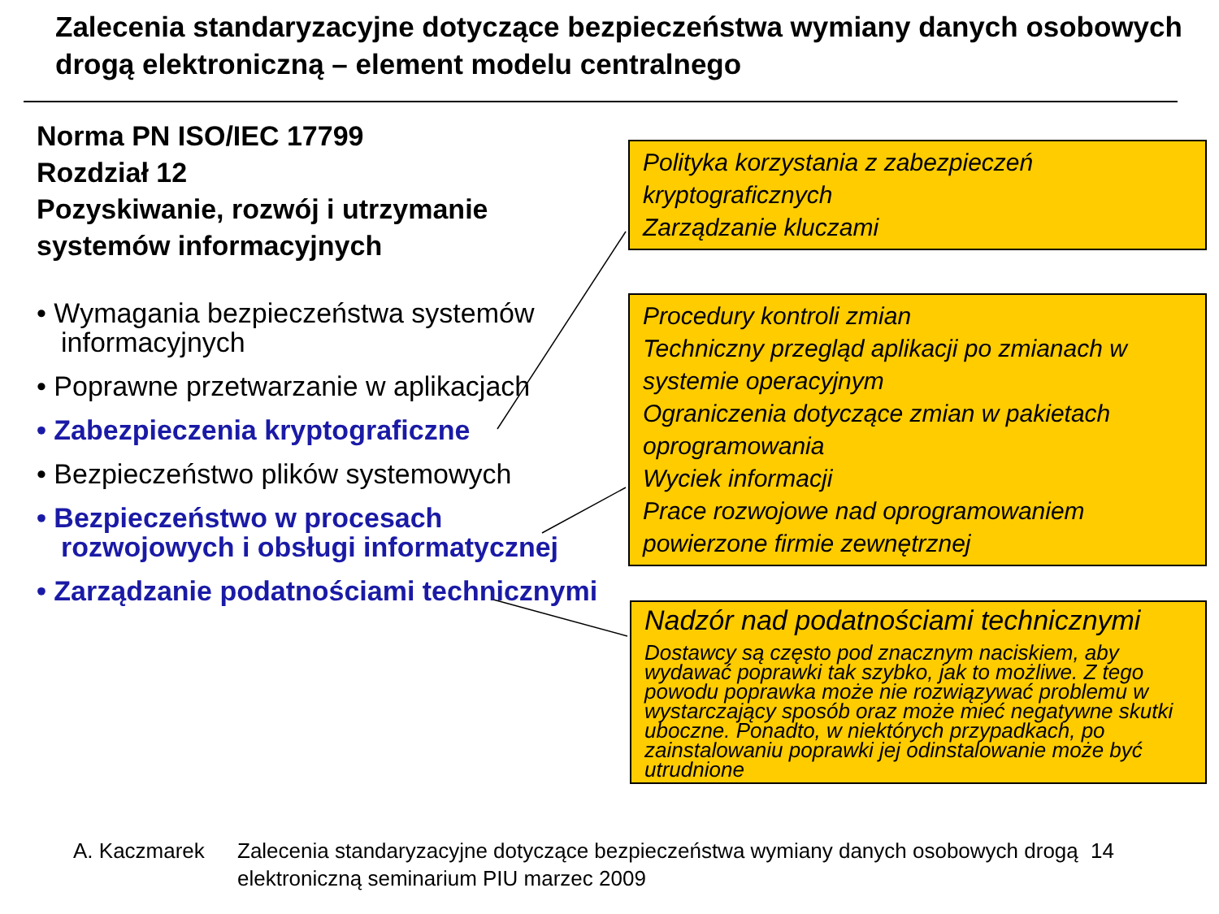Zalecenia standaryzacyjne dotyczące bezpieczeństwa wymiany danych osobowych drogą elektroniczną – element modelu centralnego
Norma PN ISO/IEC 17799
Rozdział 12
Pozyskiwanie, rozwój i utrzymanie systemów informacyjnych
• Wymagania bezpieczeństwa systemów informacyjnych
• Poprawne przetwarzanie w aplikacjach
• Zabezpieczenia kryptograficzne
• Bezpieczeństwo plików systemowych
• Bezpieczeństwo w procesach rozwojowych i obsługi informatycznej
• Zarządzanie podatnościami technicznymi
Polityka korzystania z zabezpieczeń kryptograficznych
Zarządzanie kluczami
Procedury kontroli zmian
Techniczny przegląd aplikacji po zmianach w systemie operacyjnym
Ograniczenia dotyczące zmian w pakietach oprogramowania
Wyciek informacji
Prace rozwojowe nad oprogramowaniem powierzone firmie zewnętrznej
Nadzór nad podatnościami technicznymi
Dostawcy są często pod znacznym naciskiem, aby wydawać poprawki tak szybko, jak to możliwe. Z tego powodu poprawka może nie rozwiązywać problemu w wystarczający sposób oraz może mieć negatywne skutki uboczne. Ponadto, w niektórych przypadkach, po zainstalowaniu poprawki jej odinstalowanie może być utrudnione
A. Kaczmarek Zalecenia standaryzacyjne dotyczące bezpieczeństwa wymiany danych osobowych drogą elektroniczną seminarium PIU marzec 2009
14